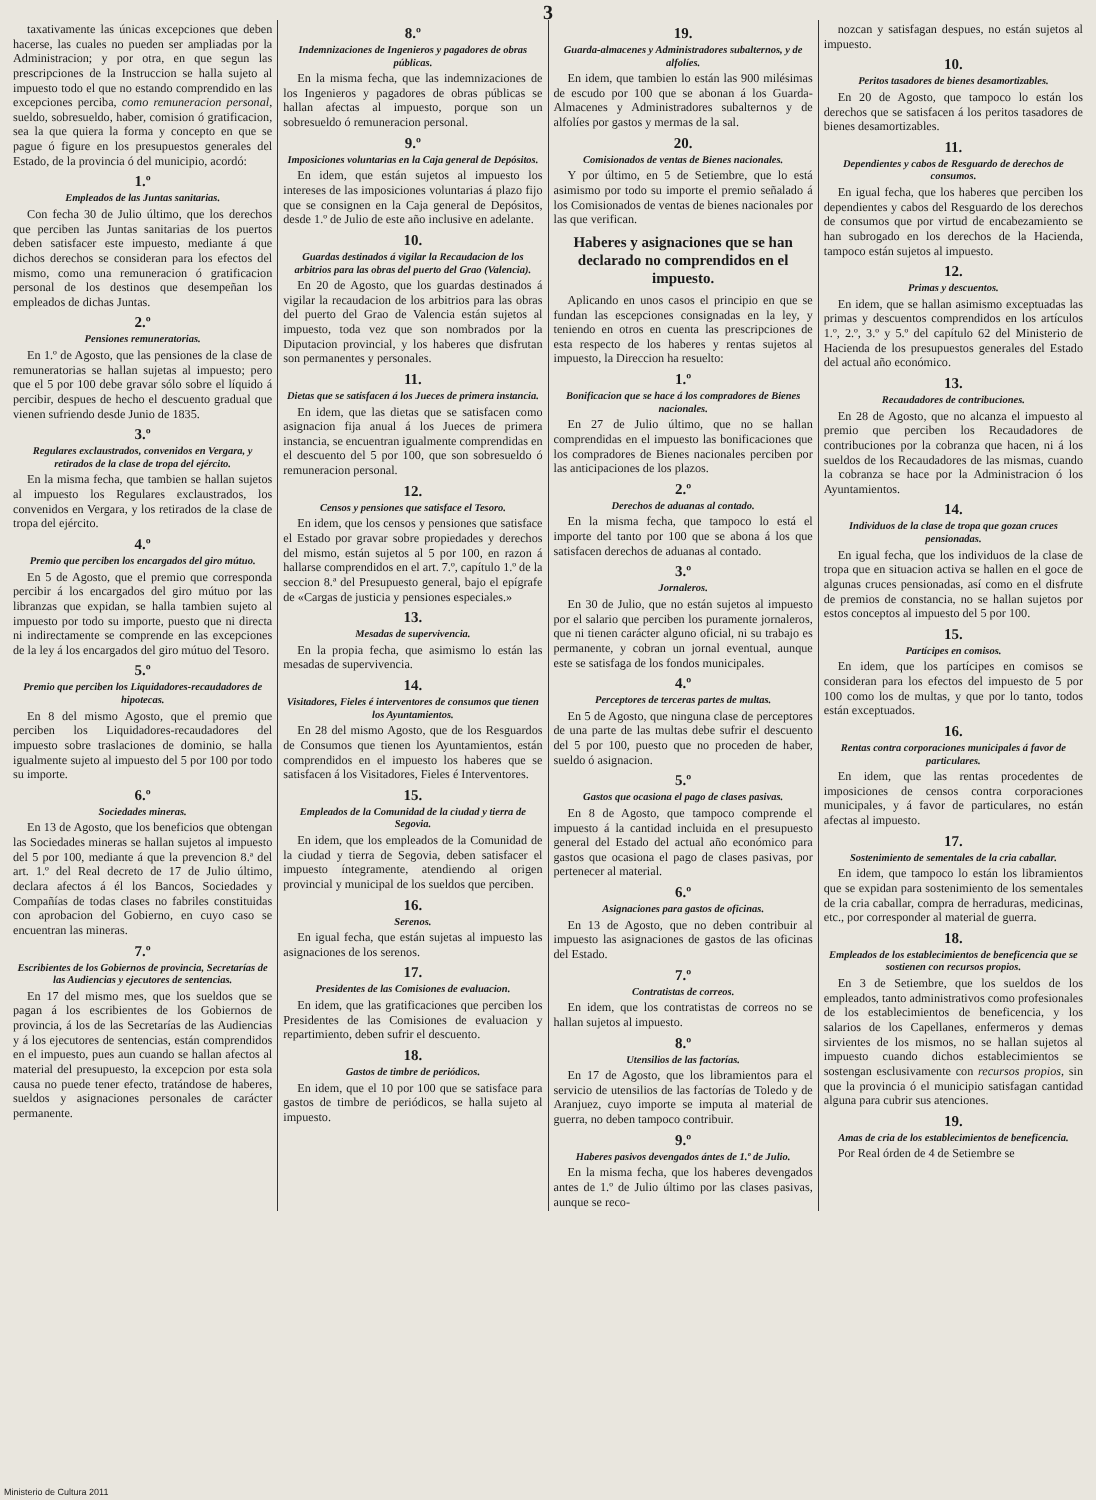3
taxativamente las únicas excepciones que deben hacerse, las cuales no pueden ser ampliadas por la Administracion; y por otra, en que segun las prescripciones de la Instruccion se halla sujeto al impuesto todo el que no estando comprendido en las excepciones perciba, como remuneracion personal, sueldo, sobresueldo, haber, comision ó gratificacion, sea la que quiera la forma y concepto en que se pague ó figure en los presupuestos generales del Estado, de la provincia ó del municipio, acordó:
1.º
Empleados de las Juntas sanitarias.
Con fecha 30 de Julio último, que los derechos que perciben las Juntas sanitarias de los puertos deben satisfacer este impuesto, mediante á que dichos derechos se consideran para los efectos del mismo, como una remuneracion ó gratificacion personal de los destinos que desempeñan los empleados de dichas Juntas.
2.º
Pensiones remuneratorias.
En 1.º de Agosto, que las pensiones de la clase de remuneratorias se hallan sujetas al impuesto; pero que el 5 por 100 debe gravar sólo sobre el líquido á percibir, despues de hecho el descuento gradual que vienen sufriendo desde Junio de 1835.
3.º
Regulares exclaustrados, convenidos en Vergara, y retirados de la clase de tropa del ejército.
En la misma fecha, que tambien se hallan sujetos al impuesto los Regulares exclaustrados, los convenidos en Vergara, y los retirados de la clase de tropa del ejército.
4.º
Premio que perciben los encargados del giro mútuo.
En 5 de Agosto, que el premio que corresponda percibir á los encargados del giro mútuo por las libranzas que expidan, se halla tambien sujeto al impuesto por todo su importe, puesto que ni directa ni indirectamente se comprende en las excepciones de la ley á los encargados del giro mútuo del Tesoro.
5.º
Premio que perciben los Liquidadores-recaudadores de hipotecas.
En 8 del mismo Agosto, que el premio que perciben los Liquidadores-recaudadores del impuesto sobre traslaciones de dominio, se halla igualmente sujeto al impuesto del 5 por 100 por todo su importe.
6.º
Sociedades mineras.
En 13 de Agosto, que los beneficios que obtengan las Sociedades mineras se hallan sujetos al impuesto del 5 por 100, mediante á que la prevencion 8.ª del art. 1.º del Real decreto de 17 de Julio último, declara afectos á él los Bancos, Sociedades y Compañías de todas clases no fabriles constituidas con aprobacion del Gobierno, en cuyo caso se encuentran las mineras.
7.º
Escribientes de los Gobiernos de provincia, Secretarías de las Audiencias y ejecutores de sentencias.
En 17 del mismo mes, que los sueldos que se pagan á los escribientes de los Gobiernos de provincia, á los de las Secretarías de las Audiencias y á los ejecutores de sentencias, están comprendidos en el impuesto, pues aun cuando se hallan afectos al material del presupuesto, la excepcion por esta sola causa no puede tener efecto, tratándose de haberes, sueldos y asignaciones personales de carácter permanente.
8.º
Indemnizaciones de Ingenieros y pagadores de obras públicas.
En la misma fecha, que las indemnizaciones de los Ingenieros y pagadores de obras públicas se hallan afectas al impuesto, porque son un sobresueldo ó remuneracion personal.
9.º
Imposiciones voluntarias en la Caja general de Depósitos.
En idem, que están sujetos al impuesto los intereses de las imposiciones voluntarias á plazo fijo que se consignen en la Caja general de Depósitos, desde 1.º de Julio de este año inclusive en adelante.
10.
Guardas destinados á vigilar la Recaudacion de los arbitrios para las obras del puerto del Grao (Valencia).
En 20 de Agosto, que los guardas destinados á vigilar la recaudacion de los arbitrios para las obras del puerto del Grao de Valencia están sujetos al impuesto, toda vez que son nombrados por la Diputacion provincial, y los haberes que disfrutan son permanentes y personales.
11.
Dietas que se satisfacen á los Jueces de primera instancia.
En idem, que las dietas que se satisfacen como asignacion fija anual á los Jueces de primera instancia, se encuentran igualmente comprendidas en el descuento del 5 por 100, que son sobresueldo ó remuneracion personal.
12.
Censos y pensiones que satisface el Tesoro.
En idem, que los censos y pensiones que satisface el Estado por gravar sobre propiedades y derechos del mismo, están sujetos al 5 por 100, en razon á hallarse comprendidos en el art. 7.º, capítulo 1.º de la seccion 8.ª del Presupuesto general, bajo el epígrafe de «Cargas de justicia y pensiones especiales.»
13.
Mesadas de supervivencia.
En la propia fecha, que asimismo lo están las mesadas de supervivencia.
14.
Visitadores, Fieles é interventores de consumos que tienen los Ayuntamientos.
En 28 del mismo Agosto, que de los Resguardos de Consumos que tienen los Ayuntamientos, están comprendidos en el impuesto los haberes que se satisfacen á los Visitadores, Fieles é Interventores.
15.
Empleados de la Comunidad de la ciudad y tierra de Segovia.
En idem, que los empleados de la Comunidad de la ciudad y tierra de Segovia, deben satisfacer el impuesto íntegramente, atendiendo al origen provincial y municipal de los sueldos que perciben.
16.
Serenos.
En igual fecha, que están sujetas al impuesto las asignaciones de los serenos.
17.
Presidentes de las Comisiones de evaluacion.
En idem, que las gratificaciones que perciben los Presidentes de las Comisiones de evaluacion y repartimiento, deben sufrir el descuento.
18.
Gastos de timbre de periódicos.
En idem, que el 10 por 100 que se satisface para gastos de timbre de periódicos, se halla sujeto al impuesto.
19.
Guarda-almacenes y Administradores subalternos, y de alfolíes.
En idem, que tambien lo están las 900 milésimas de escudo por 100 que se abonan á los Guarda-Almacenes y Administradores subalternos y de alfolíes por gastos y mermas de la sal.
20.
Comisionados de ventas de Bienes nacionales.
Y por último, en 5 de Setiembre, que lo está asimismo por todo su importe el premio señalado á los Comisionados de ventas de bienes nacionales por las que verifican.
Haberes y asignaciones que se han declarado no comprendidos en el impuesto.
Aplicando en unos casos el principio en que se fundan las escepciones consignadas en la ley, y teniendo en otros en cuenta las prescripciones de esta respecto de los haberes y rentas sujetos al impuesto, la Direccion ha resuelto:
1.º
Bonificacion que se hace á los compradores de Bienes nacionales.
En 27 de Julio último, que no se hallan comprendidas en el impuesto las bonificaciones que los compradores de Bienes nacionales perciben por las anticipaciones de los plazos.
2.º
Derechos de aduanas al contado.
En la misma fecha, que tampoco lo está el importe del tanto por 100 que se abona á los que satisfacen derechos de aduanas al contado.
3.º
Jornaleros.
En 30 de Julio, que no están sujetos al impuesto por el salario que perciben los puramente jornaleros, que ni tienen carácter alguno oficial, ni su trabajo es permanente, y cobran un jornal eventual, aunque este se satisfaga de los fondos municipales.
4.º
Perceptores de terceras partes de multas.
En 5 de Agosto, que ninguna clase de perceptores de una parte de las multas debe sufrir el descuento del 5 por 100, puesto que no proceden de haber, sueldo ó asignacion.
5.º
Gastos que ocasiona el pago de clases pasivas.
En 8 de Agosto, que tampoco comprende el impuesto á la cantidad incluida en el presupuesto general del Estado del actual año económico para gastos que ocasiona el pago de clases pasivas, por pertenecer al material.
6.º
Asignaciones para gastos de oficinas.
En 13 de Agosto, que no deben contribuir al impuesto las asignaciones de gastos de las oficinas del Estado.
7.º
Contratistas de correos.
En idem, que los contratistas de correos no se hallan sujetos al impuesto.
8.º
Utensilios de las factorías.
En 17 de Agosto, que los libramientos para el servicio de utensilios de las factorías de Toledo y de Aranjuez, cuyo importe se imputa al material de guerra, no deben tampoco contribuir.
9.º
Haberes pasivos devengados ántes de 1.º de Julio.
En la misma fecha, que los haberes devengados antes de 1.º de Julio último por las clases pasivas, aunque se reco-
nozcan y satisfagan despues, no están sujetos al impuesto.
10.
Peritos tasadores de bienes desamortizables.
En 20 de Agosto, que tampoco lo están los derechos que se satisfacen á los peritos tasadores de bienes desamortizables.
11.
Dependientes y cabos de Resguardo de derechos de consumos.
En igual fecha, que los haberes que perciben los dependientes y cabos del Resguardo de los derechos de consumos que por virtud de encabezamiento se han subrogado en los derechos de la Hacienda, tampoco están sujetos al impuesto.
12.
Primas y descuentos.
En idem, que se hallan asimismo exceptuadas las primas y descuentos comprendidos en los artículos 1.º, 2.º, 3.º y 5.º del capítulo 62 del Ministerio de Hacienda de los presupuestos generales del Estado del actual año económico.
13.
Recaudadores de contribuciones.
En 28 de Agosto, que no alcanza el impuesto al premio que perciben los Recaudadores de contribuciones por la cobranza que hacen, ni á los sueldos de los Recaudadores de las mismas, cuando la cobranza se hace por la Administracion ó los Ayuntamientos.
14.
Individuos de la clase de tropa que gozan cruces pensionadas.
En igual fecha, que los individuos de la clase de tropa que en situacion activa se hallen en el goce de algunas cruces pensionadas, así como en el disfrute de premios de constancia, no se hallan sujetos por estos conceptos al impuesto del 5 por 100.
15.
Partícipes en comisos.
En idem, que los partícipes en comisos se consideran para los efectos del impuesto de 5 por 100 como los de multas, y que por lo tanto, todos están exceptuados.
16.
Rentas contra corporaciones municipales á favor de particulares.
En idem, que las rentas procedentes de imposiciones de censos contra corporaciones municipales, y á favor de particulares, no están afectas al impuesto.
17.
Sostenimiento de sementales de la cria caballar.
En idem, que tampoco lo están los libramientos que se expidan para sostenimiento de los sementales de la cria caballar, compra de herraduras, medicinas, etc., por corresponder al material de guerra.
18.
Empleados de los establecimientos de beneficencia que se sostienen con recursos propios.
En 3 de Setiembre, que los sueldos de los empleados, tanto administrativos como profesionales de los establecimientos de beneficencia, y los salarios de los Capellanes, enfermeros y demas sirvientes de los mismos, no se hallan sujetos al impuesto cuando dichos establecimientos se sostengan esclusivamente con recursos propios, sin que la provincia ó el municipio satisfagan cantidad alguna para cubrir sus atenciones.
19.
Amas de cria de los establecimientos de beneficencia.
Por Real órden de 4 de Setiembre se
Ministerio de Cultura 2011